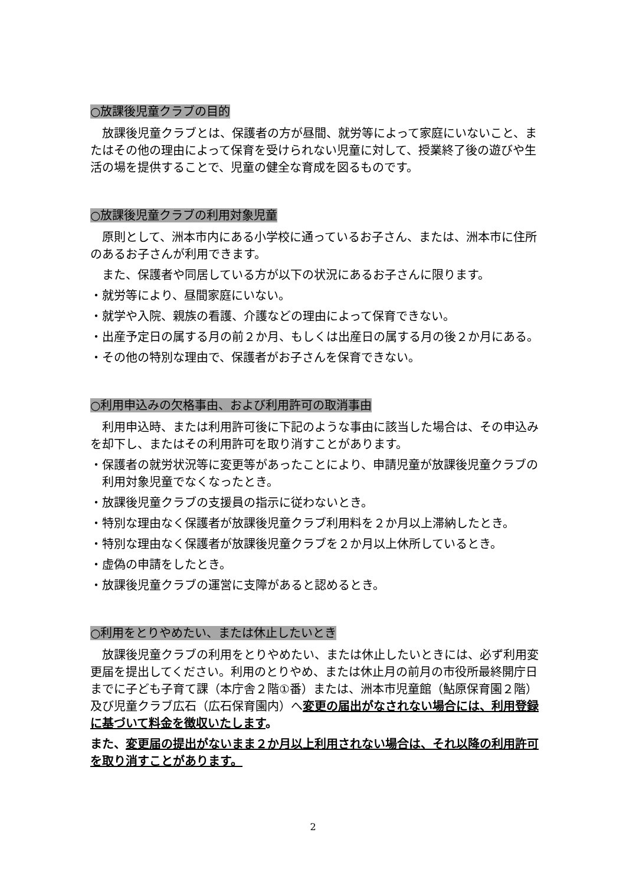○放課後児童クラブの目的
放課後児童クラブとは、保護者の方が昼間、就労等によって家庭にいないこと、またはその他の理由によって保育を受けられない児童に対して、授業終了後の遊びや生活の場を提供することで、児童の健全な育成を図るものです。
○放課後児童クラブの利用対象児童
原則として、洲本市内にある小学校に通っているお子さん、または、洲本市に住所のあるお子さんが利用できます。
また、保護者や同居している方が以下の状況にあるお子さんに限ります。
・就労等により、昼間家庭にいない。
・就学や入院、親族の看護、介護などの理由によって保育できない。
・出産予定日の属する月の前２か月、もしくは出産日の属する月の後２か月にある。
・その他の特別な理由で、保護者がお子さんを保育できない。
○利用申込みの欠格事由、および利用許可の取消事由
利用申込時、または利用許可後に下記のような事由に該当した場合は、その申込みを却下し、またはその利用許可を取り消すことがあります。
・保護者の就労状況等に変更等があったことにより、申請児童が放課後児童クラブの利用対象児童でなくなったとき。
・放課後児童クラブの支援員の指示に従わないとき。
・特別な理由なく保護者が放課後児童クラブ利用料を２か月以上滞納したとき。
・特別な理由なく保護者が放課後児童クラブを２か月以上休所しているとき。
・虚偽の申請をしたとき。
・放課後児童クラブの運営に支障があると認めるとき。
○利用をとりやめたい、または休止したいとき
放課後児童クラブの利用をとりやめたい、または休止したいときには、必ず利用変更届を提出してください。利用のとりやめ、または休止月の前月の市役所最終開庁日までに子ども子育て課（本庁舎２階①番）または、洲本市児童館（鮎原保育園２階）及び児童クラブ広石（広石保育園内）へ変更の届出がなされない場合には、利用登録に基づいて料金を徴収いたします。
また、変更届の提出がないまま２か月以上利用されない場合は、それ以降の利用許可を取り消すことがあります。
2